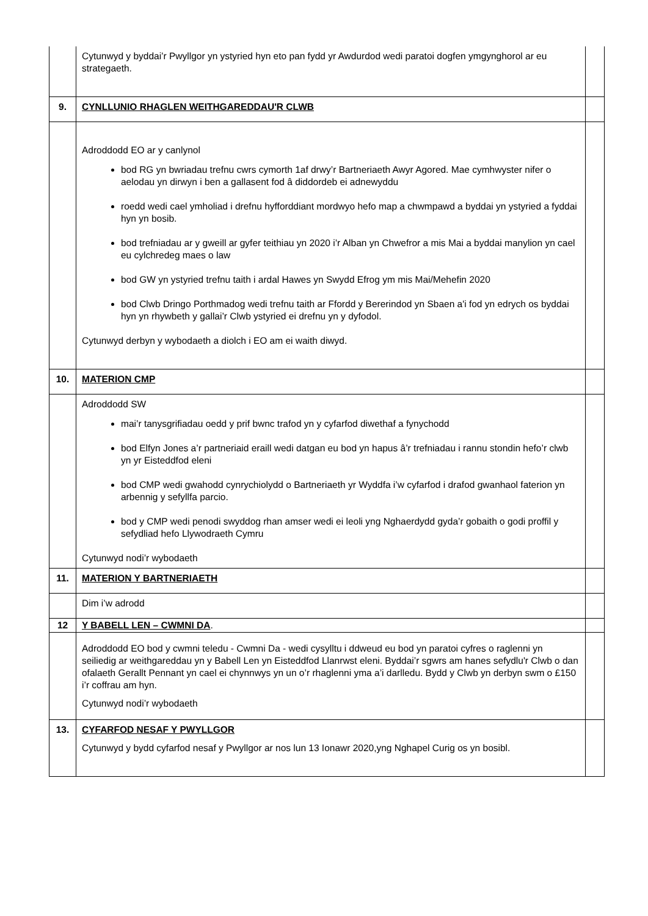| | Cytunwyd y byddai’r Pwyllgor yn ystyried hyn eto pan fydd yr Awdurdod wedi paratoi dogfen ymgynghorol ar eu strategaeth. | |
| 9. | CYNLLUNIO RHAGLEN WEITHGAREDDAU'R CLWB | |
| | Adroddodd EO ar y canlynol bod RG yn bwriadau trefnu cwrs cymorth 1af drwy’r Bartneriaeth Awyr Agored. Mae cymhwyster nifer o aelodau yn dirwyn i ben a gallasent fod â diddordeb ei adnewyddu roedd wedi cael ymholiad i drefnu hyfforddiant mordwyo hefo map a chwmpawd a byddai yn ystyried a fyddai hyn yn bosib. bod trefniadau ar y gweill ar gyfer teithiau yn 2020 i’r Alban yn Chwefror a mis Mai a byddai manylion yn cael eu cylchredeg maes o law bod GW yn ystyried trefnu taith i ardal Hawes yn Swydd Efrog ym mis Mai/Mehefin 2020 bod Clwb Dringo Porthmadog wedi trefnu taith ar Ffordd y Bererindod yn Sbaen a'i fod yn edrych os byddai hyn yn rhywbeth y gallai’r Clwb ystyried ei drefnu yn y dyfodol. Cytunwyd derbyn y wybodaeth a diolch i EO am ei waith diwyd. | |
| 10. | MATERION CMP | |
| | Adroddodd SW mai’r tanysgrifiadau oedd y prif bwnc trafod yn y cyfarfod diwethaf a fynychodd bod Elfyn Jones a’r partneriaid eraill wedi datgan eu bod yn hapus â’r trefniadau i rannu stondin hefo’r clwb yn yr Eisteddfod eleni bod CMP wedi gwahodd cynrychiolydd o Bartneriaeth yr Wyddfa i’w cyfarfod i drafod gwanhaol faterion yn arbennig y sefyllfa parcio. bod y CMP wedi penodi swyddog rhan amser wedi ei leoli yng Nghaerdydd gyda’r gobaith o godi proffil y sefydliad hefo Llywodraeth Cymru Cytunwyd nodi’r wybodaeth | |
| 11. | MATERION Y BARTNERIAETH | |
| | Dim i’w adrodd | |
| 12 | Y BABELL LEN – CWMNI DA . | |
| | Adroddodd EO bod y cwmni teledu - Cwmni Da - wedi cysylltu i ddweud eu bod yn paratoi cyfres o raglenni yn seiliedig ar weithgareddau yn y Babell Len yn Eisteddfod Llanrwst eleni. Byddai’r sgwrs am hanes sefydlu'r Clwb o dan ofalaeth Gerallt Pennant yn cael ei chynnwys yn un o’r rhaglenni yma a’i darlledu. Bydd y Clwb yn derbyn swm o £150 i’r coffrau am hyn. Cytunwyd nodi’r wybodaeth | |
| 13. | CYFARFOD NESAF Y PWYLLGOR Cytunwyd y bydd cyfarfod nesaf y Pwyllgor ar nos lun 13 Ionawr 2020,yng Nghapel Curig os yn bosibl. | |